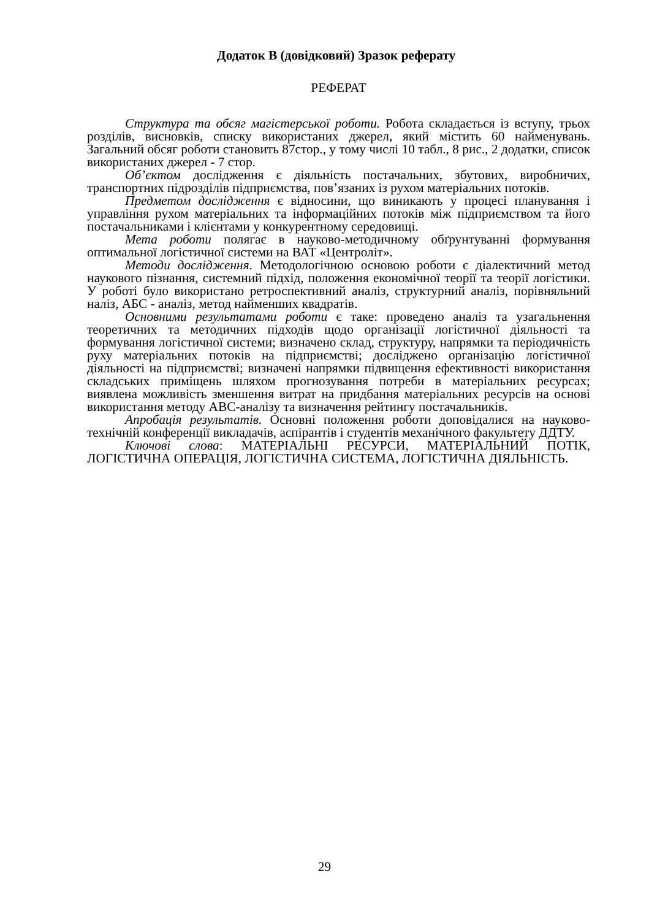Додаток В (довідковий) Зразок реферату
РЕФЕРАТ
Структура та обсяг магістерської роботи. Робота складається із вступу, трьох розділів, висновків, списку використаних джерел, який містить 60 найменувань. Загальний обсяг роботи становить 87стор., у тому числі 10 табл., 8 рис., 2 додатки, список використаних джерел - 7 стор.
Об’єктом дослідження є діяльність постачальних, збутових, виробничих, транспортних підрозділів підприємства, пов’язаних із рухом матеріальних потоків.
Предметом дослідження є відносини, що виникають у процесі планування і управління рухом матеріальних та інформаційних потоків між підприємством та його постачальниками і клієнтами у конкурентному середовищі.
Мета роботи полягає в науково-методичному обґрунтуванні формування оптимальної логістичної системи на ВАТ «Центроліт».
Методи дослідження. Методологічною основою роботи є діалектичний метод наукового пізнання, системний підхід, положення економічної теорії та теорії логістики. У роботі було використано ретроспективний аналіз, структурний аналіз, порівняльний наліз, АБС - аналіз, метод найменших квадратів.
Основними результатами роботи є таке: проведено аналіз та узагальнення теоретичних та методичних підходів щодо організації логістичної діяльності та формування логістичної системи; визначено склад, структуру, напрямки та періодичність руху матеріальних потоків на підприємстві; досліджено організацію логістичної діяльності на підприємстві; визначені напрямки підвищення ефективності використання складських приміщень шляхом прогнозування потреби в матеріальних ресурсах; виявлена можливість зменшення витрат на придбання матеріальних ресурсів на основі використання методу АВС-аналізу та визначення рейтингу постачальників.
Апробація результатів. Основні положення роботи доповідалися на науково-технічній конференції викладачів, аспірантів і студентів механічного факультету ДДТУ.
Ключові слова: МАТЕРІАЛЬНІ РЕСУРСИ, МАТЕРІАЛЬНИЙ ПОТІК, ЛОГІСТИЧНА ОПЕРАЦІЯ, ЛОГІСТИЧНА СИСТЕМА, ЛОГІСТИЧНА ДІЯЛЬНІСТЬ.
29